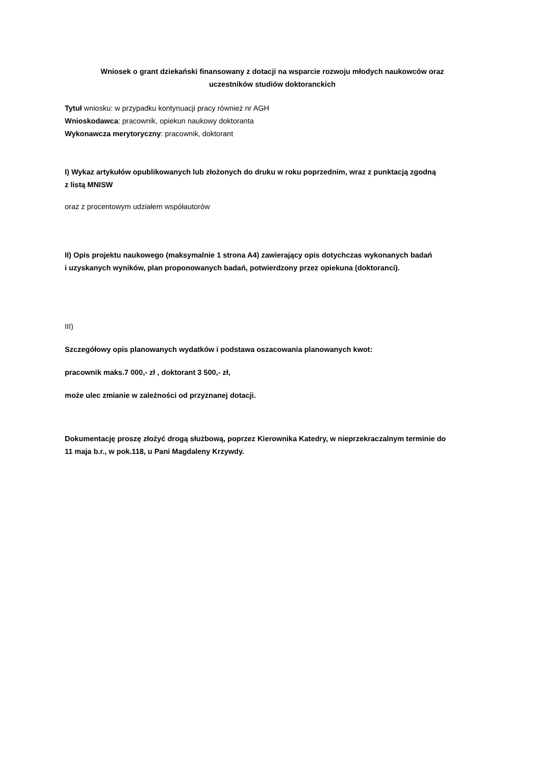Wniosek o grant dziekański finansowany z dotacji na wsparcie rozwoju młodych naukowców oraz
uczestników studiów doktoranckich
Tytuł wniosku: w przypadku kontynuacji pracy również nr AGH
Wnioskodawca: pracownik, opiekun naukowy doktoranta
Wykonawcza merytoryczny: pracownik, doktorant
I) Wykaz artykułów opublikowanych lub złożonych do druku w roku poprzednim, wraz z punktacją zgodną
z listą MNISW
oraz z procentowym udziałem współautorów
II) Opis projektu naukowego (maksymalnie 1 strona A4) zawierający opis dotychczas wykonanych badań
i uzyskanych wyników, plan proponowanych badań, potwierdzony przez opiekuna (doktoranci).
III)
Szczegółowy opis planowanych wydatków i podstawa oszacowania planowanych kwot:
pracownik maks.7 000,- zł , doktorant 3 500,- zł,
może ulec zmianie w zależności od przyznanej dotacji.
Dokumentację proszę złożyć drogą służbową, poprzez Kierownika Katedry, w nieprzekraczalnym terminie do
11 maja b.r., w pok.118, u Pani Magdaleny Krzywdy.